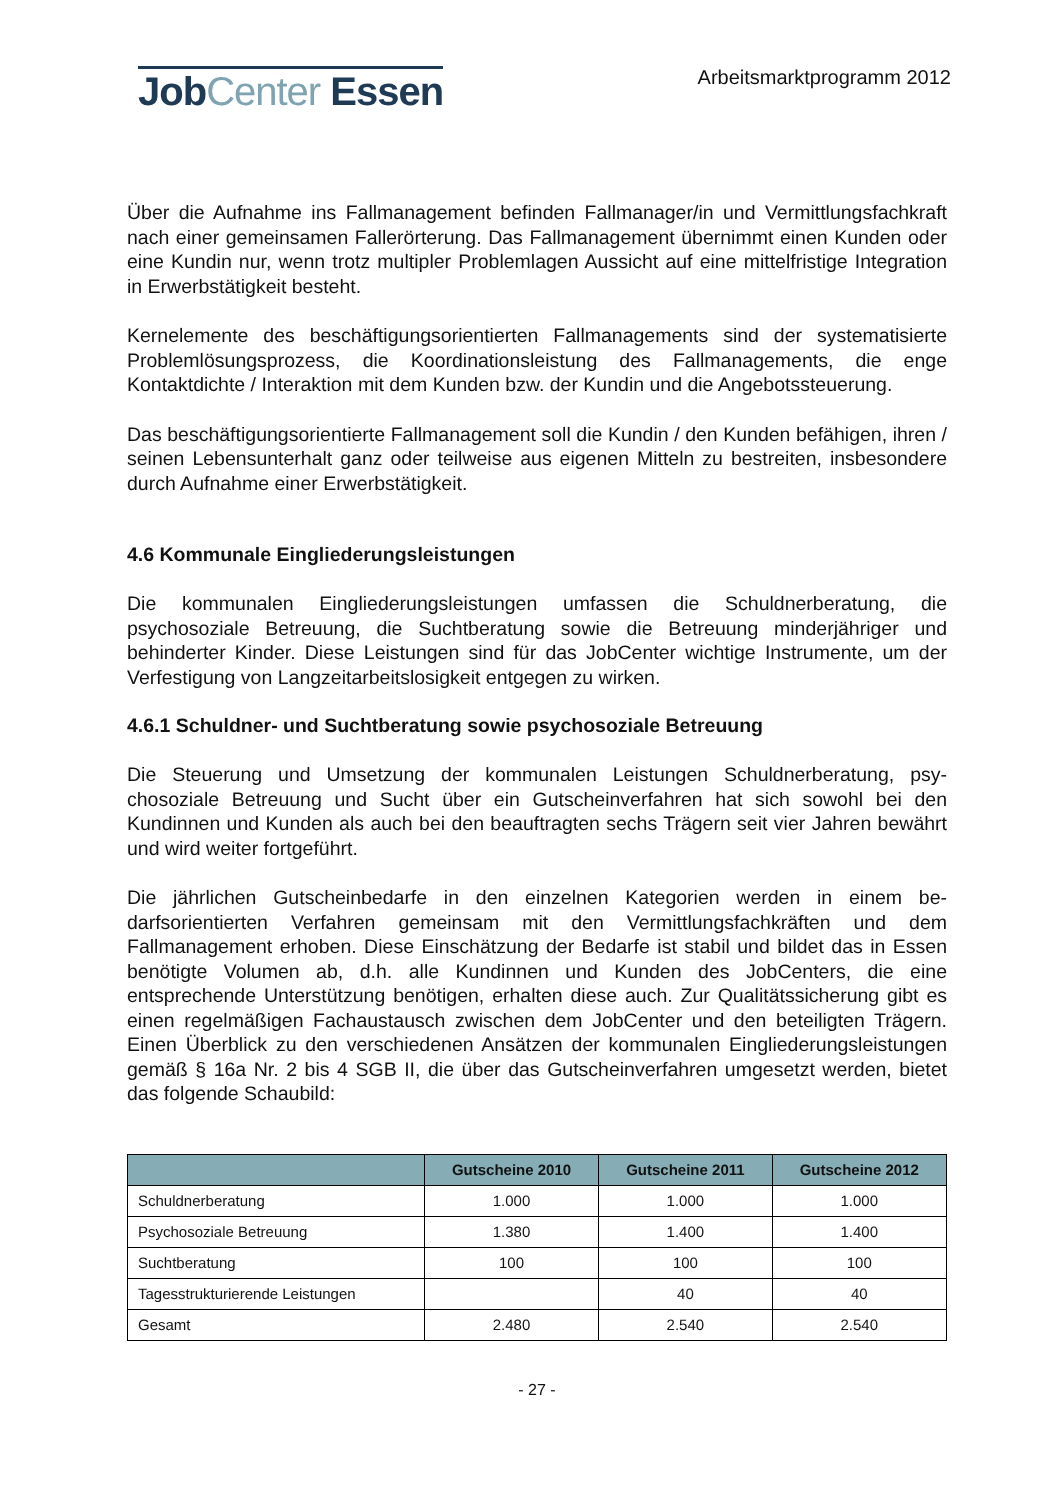JobCenter Essen
Arbeitsmarktprogramm 2012
Über die Aufnahme ins Fallmanagement befinden Fallmanager/in und Vermittlungs­fachkraft nach einer gemeinsamen Fallerörterung. Das Fallmanagement übernimmt einen Kunden oder eine Kundin nur, wenn trotz multipler Problemlagen Aussicht auf eine mittelfristige Integration in Erwerbstätigkeit besteht.
Kernelemente des beschäftigungsorientierten Fallmanagements sind der systema­tisierte Problemlösungsprozess, die Koordinationsleistung des Fallmanagements, die enge Kontaktdichte / Interaktion mit dem Kunden bzw. der Kundin und die Angebots­steuerung.
Das beschäftigungsorientierte Fallmanagement soll die Kundin / den Kunden be­fähigen, ihren / seinen Lebensunterhalt ganz oder teilweise aus eigenen Mitteln zu bestreiten, insbesondere durch Aufnahme einer Erwerbstätigkeit.
4.6 Kommunale Eingliederungsleistungen
Die kommunalen Eingliederungsleistungen umfassen die Schuldnerberatung, die psychosoziale Betreuung, die Suchtberatung sowie die Betreuung minderjähriger und behinderter Kinder. Diese Leistungen sind für das JobCenter wichtige Instrumente, um der Verfestigung von Langzeitarbeitslosigkeit entgegen zu wirken.
4.6.1 Schuldner- und Suchtberatung sowie psychosoziale Betreuung
Die Steuerung und Umsetzung der kommunalen Leistungen Schuldnerberatung, psy­chosoziale Betreuung und Sucht über ein Gutscheinverfahren hat sich sowohl bei den Kundinnen und Kunden als auch bei den beauftragten sechs Trägern seit vier Jahren bewährt und wird weiter fortgeführt.
Die jährlichen Gutscheinbedarfe in den einzelnen Kategorien werden in einem be­darfsorientierten Verfahren gemeinsam mit den Vermittlungsfachkräften und dem Fallmanagement erhoben. Diese Einschätzung der Bedarfe ist stabil und bildet das in Essen benötigte Volumen ab, d.h. alle Kundinnen und Kunden des JobCenters, die eine entsprechende Unterstützung benötigen, erhalten diese auch. Zur Qualitätssiche­rung gibt es einen regelmäßigen Fachaustausch zwischen dem JobCenter und den beteiligten Trägern. Einen Überblick zu den verschiedenen Ansätzen der kommunalen Eingliederungsleistungen gemäß § 16a Nr. 2 bis 4 SGB II, die über das Gutschein­verfahren umgesetzt werden, bietet das folgende Schaubild:
| | Gutscheine 2010 | Gutscheine 2011 | Gutscheine 2012 |
| --- | --- | --- | --- |
| Schuldnerberatung | 1.000 | 1.000 | 1.000 |
| Psychosoziale Betreuung | 1.380 | 1.400 | 1.400 |
| Suchtberatung | 100 | 100 | 100 |
| Tagesstrukturierende Leistungen | | 40 | 40 |
| Gesamt | 2.480 | 2.540 | 2.540 |
- 27 -